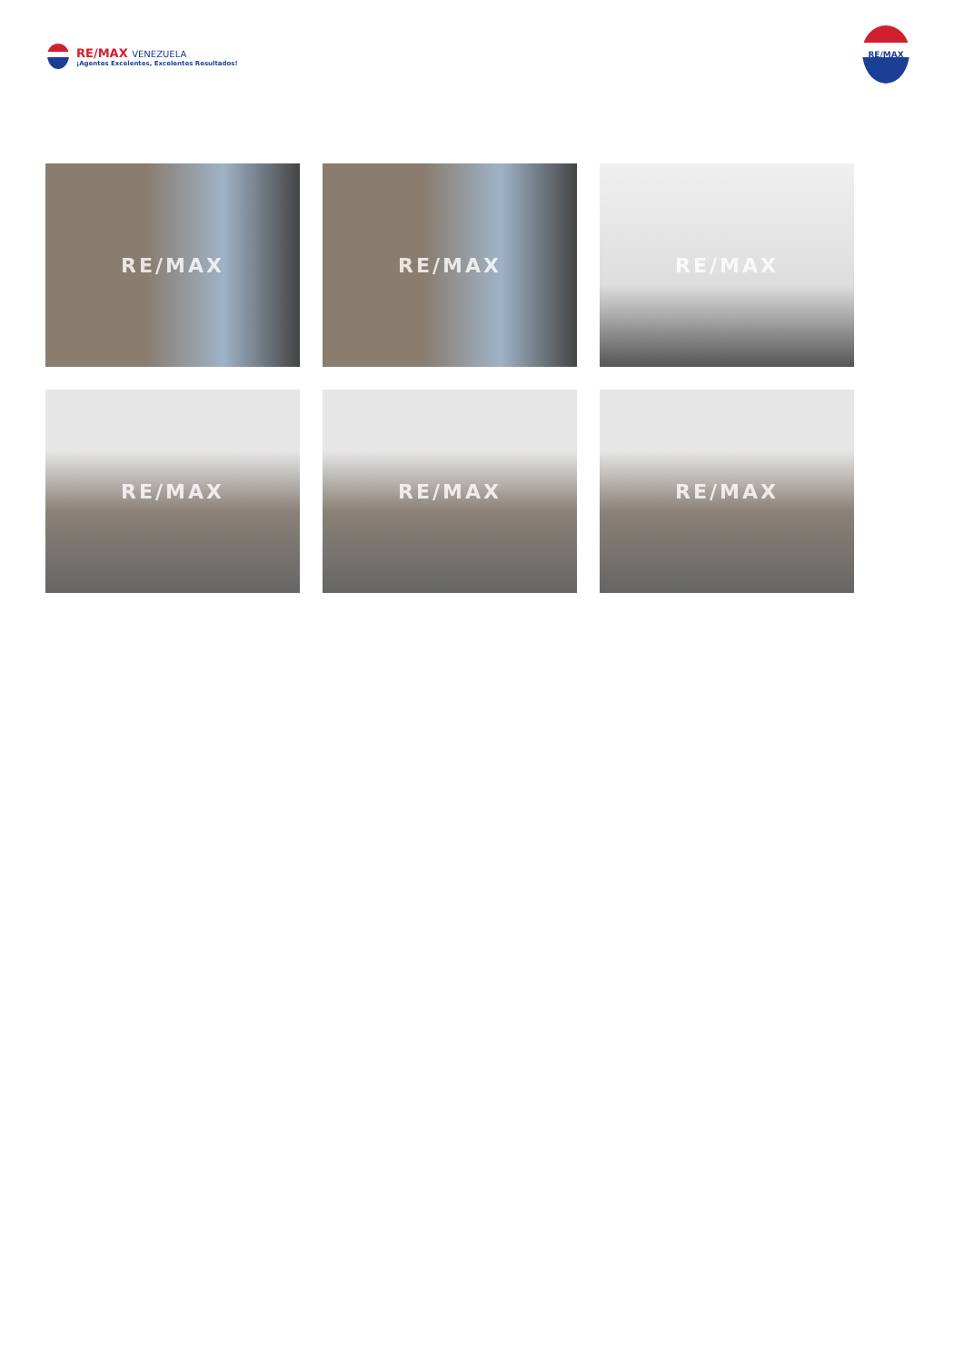RE/MAX VENEZUELA
¡Agentes Excelentes, Excelentes Resultados!
RE/MAX
RE/MAX
RE/MAX
RE/MAX
RE/MAX
RE/MAX
RE/MAX